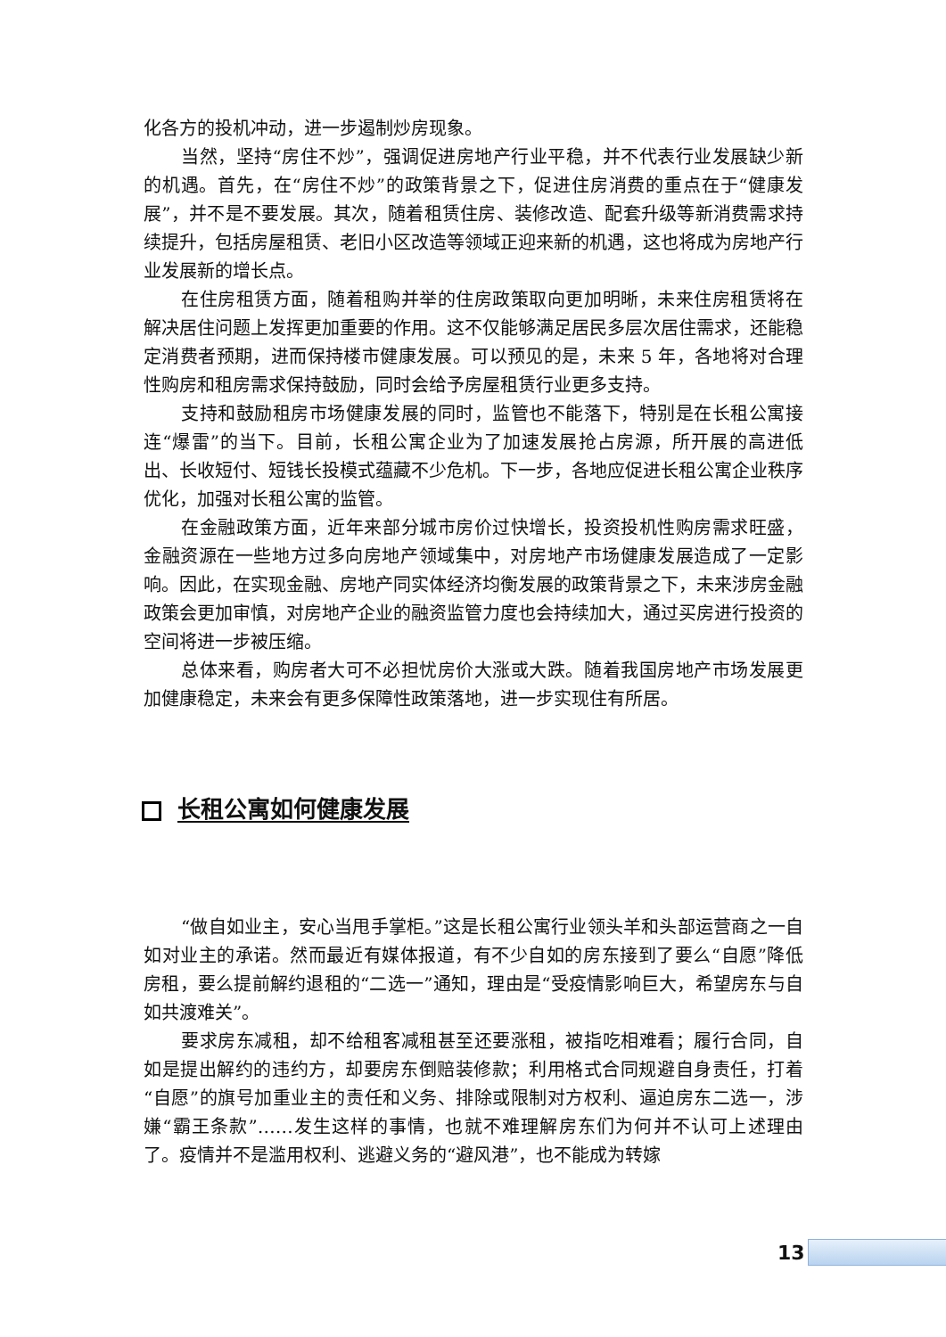化各方的投机冲动，进一步遏制炒房现象。
当然，坚持“房住不炒”，强调促进房地产行业平稳，并不代表行业发展缺少新的机遇。首先，在“房住不炒”的政策背景之下，促进住房消费的重点在于“健康发展”，并不是不要发展。其次，随着租赁住房、装修改造、配套升级等新消费需求持续提升，包括房屋租赁、老旧小区改造等领域正迎来新的机遇，这也将成为房地产行业发展新的增长点。
在住房租赁方面，随着租购并举的住房政策取向更加明晰，未来住房租赁将在解决居住问题上发挥更加重要的作用。这不仅能够满足居民多层次居住需求，还能稳定消费者预期，进而保持楼市健康发展。可以预见的是，未来 5 年，各地将对合理性购房和租房需求保持鼓励，同时会给予房屋租赁行业更多支持。
支持和鼓励租房市场健康发展的同时，监管也不能落下，特别是在长租公寓接连“爆雷”的当下。目前，长租公寓企业为了加速发展抢占房源，所开展的高进低出、长收短付、短钱长投模式蕴藏不少危机。下一步，各地应促进长租公寓企业秩序优化，加强对长租公寓的监管。
在金融政策方面，近年来部分城市房价过快增长，投资投机性购房需求旺盛，金融资源在一些地方过多向房地产领域集中，对房地产市场健康发展造成了一定影响。因此，在实现金融、房地产同实体经济均衡发展的政策背景之下，未来涉房金融政策会更加审慎，对房地产企业的融资监管力度也会持续加大，通过买房进行投资的空间将进一步被压缩。
总体来看，购房者大可不必担忧房价大涨或大跌。随着我国房地产市场发展更加健康稳定，未来会有更多保障性政策落地，进一步实现住有所居。
长租公寓如何健康发展
“做自如业主，安心当甩手掌柜。”这是长租公寓行业领头羊和头部运营商之一自如对业主的承诺。然而最近有媒体报道，有不少自如的房东接到了要么“自愿”降低房租，要么提前解约退租的“二选一”通知，理由是“受疫情影响巨大，希望房东与自如共渡难关”。
要求房东减租，却不给租客减租甚至还要涨租，被指吃相难看；履行合同，自如是提出解约的违约方，却要房东倒赔装修款；利用格式合同规避自身责任，打着“自愿”的旗号加重业主的责任和义务、排除或限制对方权利、逼迫房东二选一，涉嫌“霸王条款”……发生这样的事情，也就不难理解房东们为何并不认可上述理由了。疫情并不是滥用权利、逃避义务的“避风港”，也不能成为转嫁
13